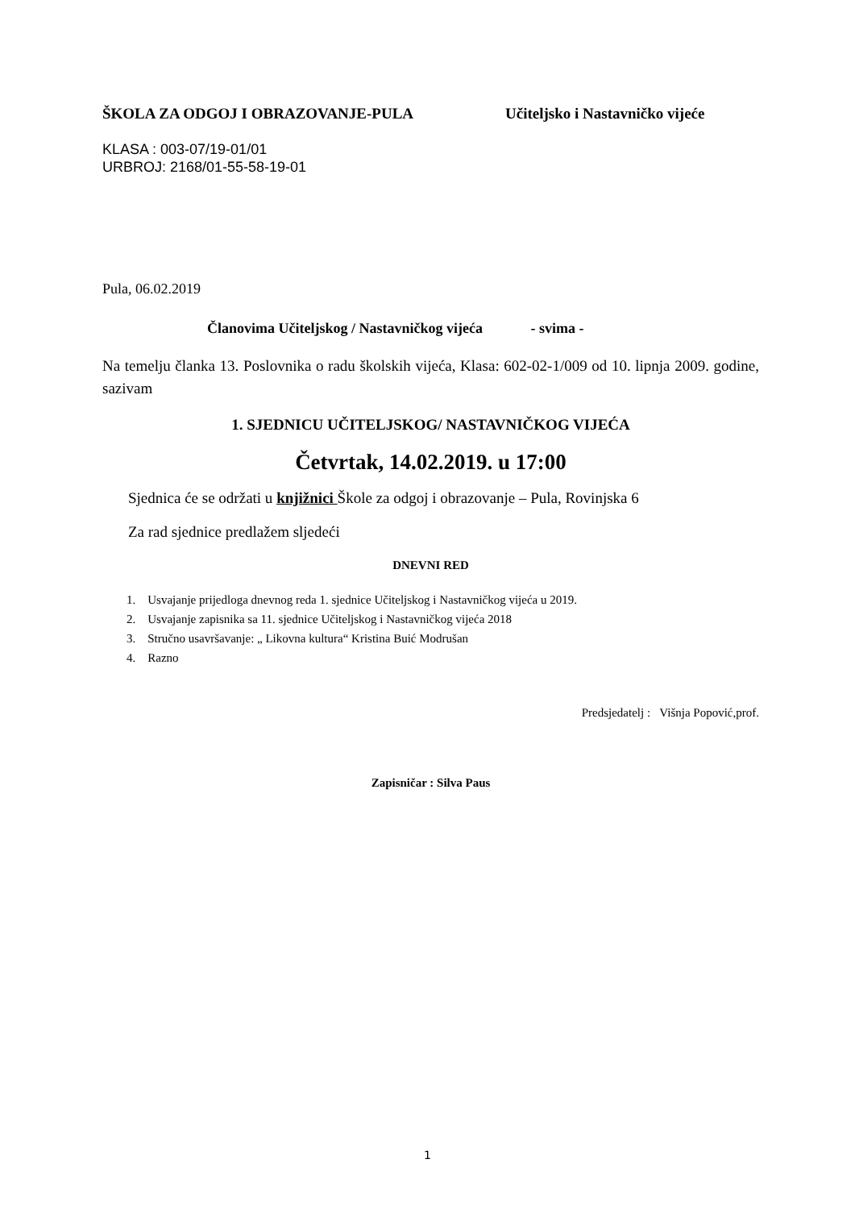ŠKOLA ZA ODGOJ I OBRAZOVANJE-PULA Učiteljsko i Nastavničko vijeće
KLASA : 003-07/19-01/01
URBROJ: 2168/01-55-58-19-01
Pula, 06.02.2019
Članovima Učiteljskog / Nastavničkog vijeća - svima -
Na temelju članka 13. Poslovnika o radu školskih vijeća, Klasa: 602-02-1/009 od 10. lipnja 2009. godine, sazivam
1. SJEDNICU UČITELJSKOG/ NASTAVNIČKOG VIJEĆA
Četvrtak, 14.02.2019. u 17:00
Sjednica će se održati u knjižnici Škole za odgoj i obrazovanje – Pula, Rovinjska 6
Za rad sjednice predlažem sljedeći
DNEVNI RED
1. Usvajanje prijedloga dnevnog reda 1. sjednice Učiteljskog i Nastavničkog vijeća u 2019.
2. Usvajanje zapisnika sa 11. sjednice Učiteljskog i Nastavničkog vijeća 2018
3. Stručno usavršavanje: „ Likovna kultura“ Kristina Buić Modrušan
4. Razno
Predsjedatelj : Višnja Popović,prof.
Zapisničar : Silva Paus
1